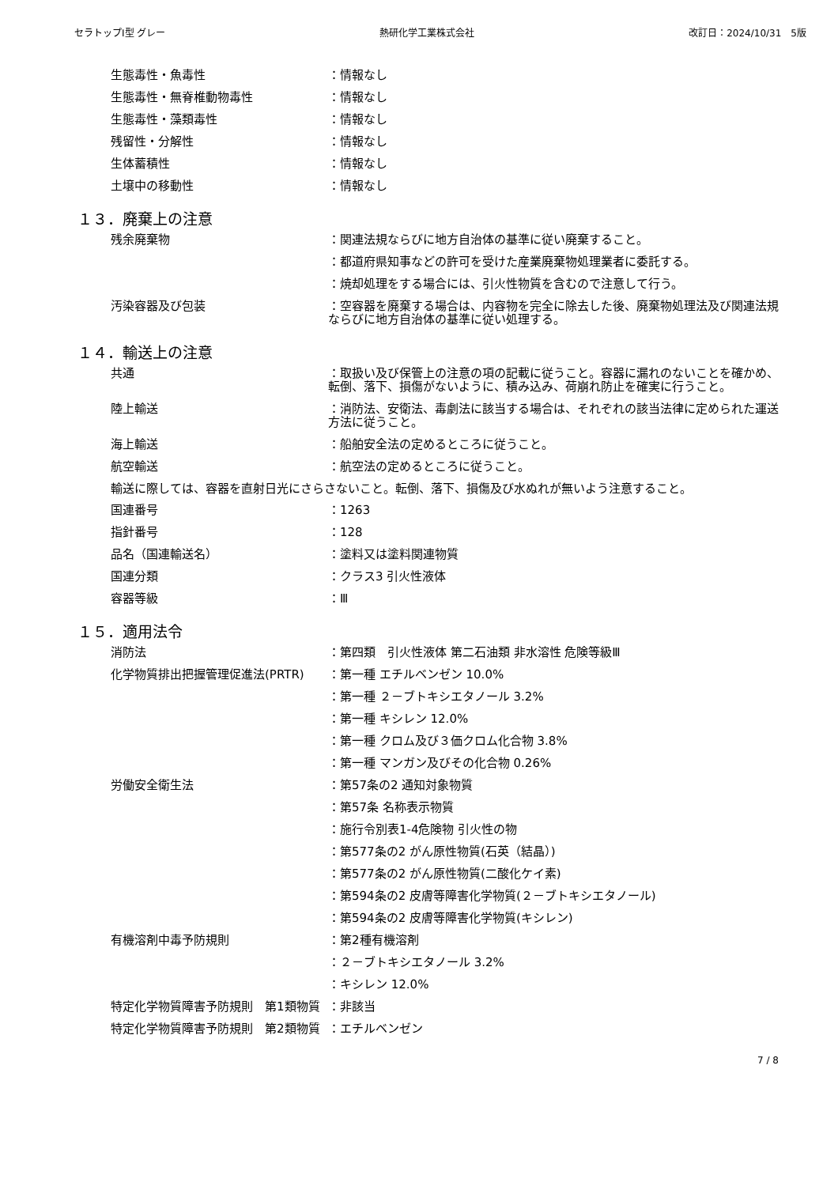セラトップⅠ型 グレー 熱研化学工業株式会社 改訂日：2024/10/31　5版
生態毒性・魚毒性 ：情報なし
生態毒性・無脊椎動物毒性 ：情報なし
生態毒性・藻類毒性 ：情報なし
残留性・分解性 ：情報なし
生体蓄積性 ：情報なし
土壌中の移動性 ：情報なし
１３．廃棄上の注意
残余廃棄物 ：関連法規ならびに地方自治体の基準に従い廃棄すること。
：都道府県知事などの許可を受けた産業廃棄物処理業者に委託する。
：焼却処理をする場合には、引火性物質を含むので注意して行う。
汚染容器及び包装 ：空容器を廃棄する場合は、内容物を完全に除去した後、廃棄物処理法及び関連法規ならびに地方自治体の基準に従い処理する。
１４．輸送上の注意
共通 ：取扱い及び保管上の注意の項の記載に従うこと。容器に漏れのないことを確かめ、転倒、落下、損傷がないように、積み込み、荷崩れ防止を確実に行うこと。
陸上輸送 ：消防法、安衛法、毒劇法に該当する場合は、それぞれの該当法律に定められた運送方法に従うこと。
海上輸送 ：船舶安全法の定めるところに従うこと。
航空輸送 ：航空法の定めるところに従うこと。
輸送に際しては、容器を直射日光にさらさないこと。転倒、落下、損傷及び水ぬれが無いよう注意すること。
国連番号 ：1263
指針番号 ：128
品名（国連輸送名） ：塗料又は塗料関連物質
国連分類 ：クラス3 引火性液体
容器等級 ：Ⅲ
１５．適用法令
消防法 ：第四類　引火性液体 第二石油類 非水溶性 危険等級Ⅲ
化学物質排出把握管理促進法(PRTR) ：第一種 エチルベンゼン 10.0%
：第一種 ２－ブトキシエタノール 3.2%
：第一種 キシレン 12.0%
：第一種 クロム及び３価クロム化合物 3.8%
：第一種 マンガン及びその化合物 0.26%
労働安全衛生法 ：第57条の2 通知対象物質
：第57条 名称表示物質
：施行令別表1-4危険物 引火性の物
：第577条の2 がん原性物質(石英（結晶）)
：第577条の2 がん原性物質(二酸化ケイ素)
：第594条の2 皮膚等障害化学物質(２－ブトキシエタノール)
：第594条の2 皮膚等障害化学物質(キシレン)
有機溶剤中毒予防規則 ：第2種有機溶剤
：２－ブトキシエタノール 3.2%
：キシレン 12.0%
特定化学物質障害予防規則　第1類物質 ：非該当
特定化学物質障害予防規則　第2類物質 ：エチルベンゼン
7 / 8